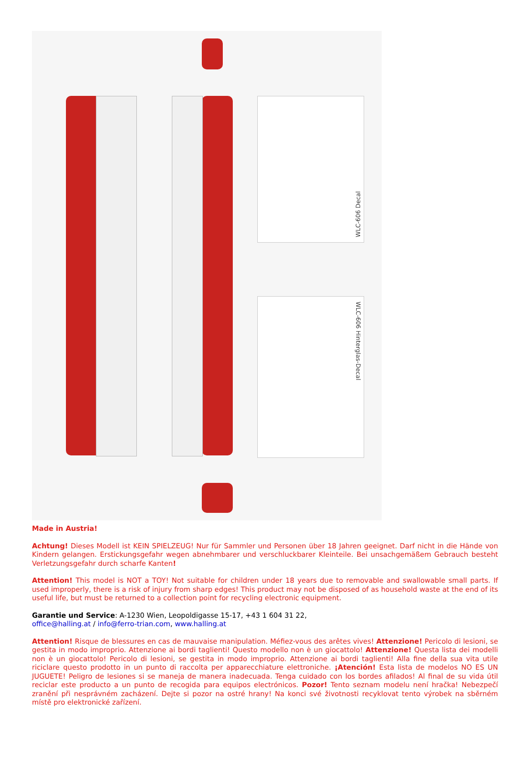WLC-606 Decal
WLC-606 Hinterglas-Decal
Made in Austria!
Achtung! Dieses Modell ist KEIN SPIELZEUG! Nur für Sammler und Personen über 18 Jahren geeignet. Darf nicht in die Hände von Kindern gelangen. Erstickungsgefahr wegen abnehmbarer und verschluckbarer Kleinteile. Bei unsachgemäßem Gebrauch besteht Verletzungsgefahr durch scharfe Kanten!
Attention! This model is NOT a TOY! Not suitable for children under 18 years due to removable and swallowable small parts. If used improperly, there is a risk of injury from sharp edges! This product may not be disposed of as household waste at the end of its useful life, but must be returned to a collection point for recycling electronic equipment.
Garantie und Service: A-1230 Wien, Leopoldigasse 15-17, +43 1 604 31 22,
office@halling.at / info@ferro-trian.com, www.halling.at
Attention! Risque de blessures en cas de mauvaise manipulation. Méfiez-vous des arêtes vives! Attenzione! Pericolo di lesioni, se gestita in modo improprio. Attenzione ai bordi taglienti! Questo modello non è un giocattolo! Attenzione! Questa lista dei modelli non è un giocattolo! Pericolo di lesioni, se gestita in modo improprio. Attenzione ai bordi taglienti! Alla fine della sua vita utile riciclare questo prodotto in un punto di raccolta per apparecchiature elettroniche. ¡Atención! Esta lista de modelos NO ES UN JUGUETE! Peligro de lesiones si se maneja de manera inadecuada. Tenga cuidado con los bordes afilados! Al final de su vida útil reciclar este producto a un punto de recogida para equipos electrónicos. Pozor! Tento seznam modelu není hračka! Nebezpečí zranění při nesprávném zacházení. Dejte si pozor na ostré hrany! Na konci své životnosti recyklovat tento výrobek na sběrném místě pro elektronické zařízení.